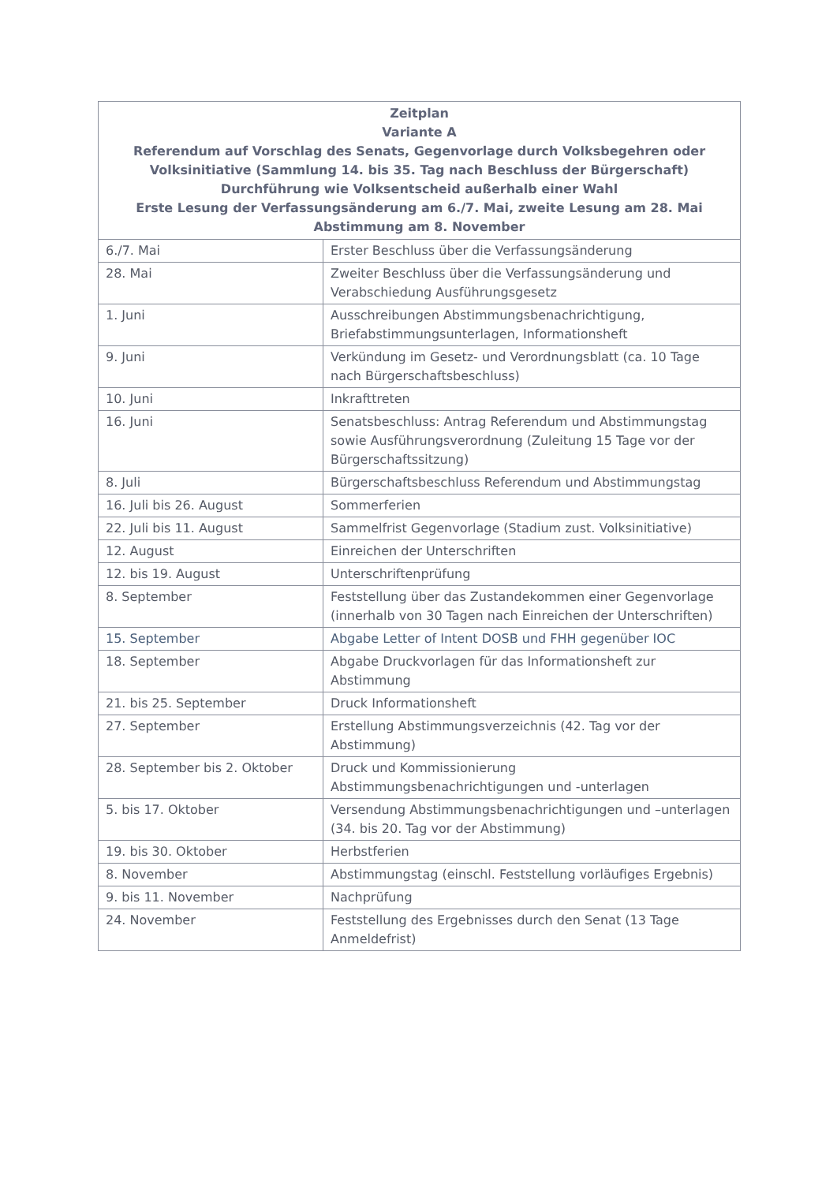| Zeitplan Variante A Referendum auf Vorschlag des Senats, Gegenvorlage durch Volksbegehren oder Volksinitiative (Sammlung 14. bis 35. Tag nach Beschluss der Bürgerschaft) Durchführung wie Volksentscheid außerhalb einer Wahl Erste Lesung der Verfassungsänderung am 6./7. Mai, zweite Lesung am 28. Mai Abstimmung am 8. November | |
| --- | --- |
| 6./7. Mai | Erster Beschluss über die Verfassungsänderung |
| 28. Mai | Zweiter Beschluss über die Verfassungsänderung und Verabschiedung Ausführungsgesetz |
| 1. Juni | Ausschreibungen Abstimmungsbenachrichtigung, Briefabstimmungsunterlagen, Informationsheft |
| 9. Juni | Verkündung im Gesetz- und Verordnungsblatt (ca. 10 Tage nach Bürgerschaftsbeschluss) |
| 10. Juni | Inkrafttreten |
| 16. Juni | Senatsbeschluss: Antrag Referendum und Abstimmungstag sowie Ausführungsverordnung (Zuleitung 15 Tage vor der Bürgerschaftssitzung) |
| 8. Juli | Bürgerschaftsbeschluss Referendum und Abstimmungstag |
| 16. Juli bis 26. August | Sommerferien |
| 22. Juli bis 11. August | Sammelfrist Gegenvorlage (Stadium zust. Volksinitiative) |
| 12. August | Einreichen der Unterschriften |
| 12. bis 19. August | Unterschriftenprüfung |
| 8. September | Feststellung über das Zustandekommen einer Gegenvorlage (innerhalb von 30 Tagen nach Einreichen der Unterschriften) |
| 15. September | Abgabe Letter of Intent DOSB und FHH gegenüber IOC |
| 18. September | Abgabe Druckvorlagen für das Informationsheft zur Abstimmung |
| 21. bis 25. September | Druck Informationsheft |
| 27. September | Erstellung Abstimmungsverzeichnis (42. Tag vor der Abstimmung) |
| 28. September bis 2. Oktober | Druck und Kommissionierung Abstimmungsbenachrichtigungen und -unterlagen |
| 5. bis 17. Oktober | Versendung Abstimmungsbenachrichtigungen und –unterlagen (34. bis 20. Tag vor der Abstimmung) |
| 19. bis 30. Oktober | Herbstferien |
| 8. November | Abstimmungstag (einschl. Feststellung vorläufiges Ergebnis) |
| 9. bis 11. November | Nachprüfung |
| 24. November | Feststellung des Ergebnisses durch den Senat (13 Tage Anmeldefrist) |